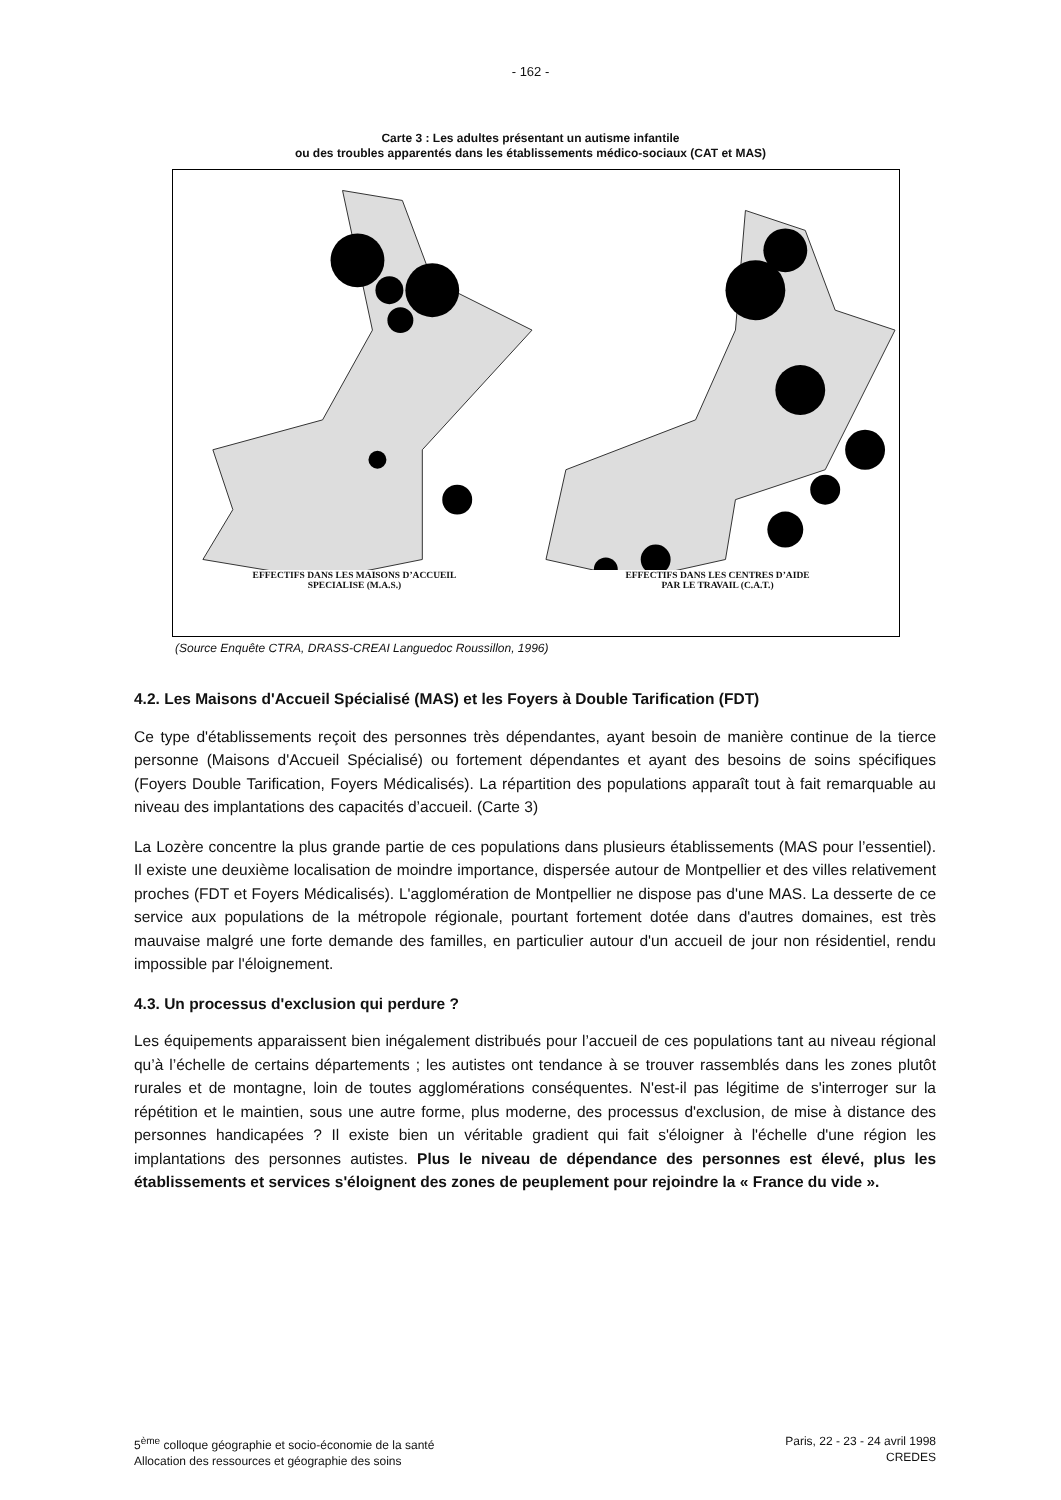- 162 -
Carte 3 : Les adultes présentant un autisme infantile
ou des troubles apparentés dans les établissements médico-sociaux (CAT et MAS)
EFFECTIFS DANS LES MAISONS D’ACCUEIL
SPECIALISE (M.A.S.)
EFFECTIFS DANS LES CENTRES D’AIDE
PAR LE TRAVAIL (C.A.T.)
(Source Enquête CTRA, DRASS-CREAI Languedoc Roussillon, 1996)
4.2. Les Maisons d'Accueil Spécialisé (MAS) et les Foyers à Double Tarification (FDT)
Ce type d'établissements reçoit des personnes très dépendantes, ayant besoin de manière continue de la tierce personne (Maisons d'Accueil Spécialisé) ou fortement dépendantes et ayant des besoins de soins spécifiques (Foyers Double Tarification, Foyers Médicalisés). La répartition des populations apparaît tout à fait remarquable au niveau des implantations des capacités d’accueil. (Carte 3)
La Lozère concentre la plus grande partie de ces populations dans plusieurs établissements (MAS pour l’essentiel). Il existe une deuxième localisation de moindre importance, dispersée autour de Montpellier et des villes relativement proches (FDT et Foyers Médicalisés). L'agglomération de Montpellier ne dispose pas d'une MAS. La desserte de ce service aux populations de la métropole régionale, pourtant fortement dotée dans d'autres domaines, est très mauvaise malgré une forte demande des familles, en particulier autour d'un accueil de jour non résidentiel, rendu impossible par l'éloignement.
4.3. Un processus d'exclusion qui perdure ?
Les équipements apparaissent bien inégalement distribués pour l’accueil de ces populations tant au niveau régional qu’à l’échelle de certains départements ; les autistes ont tendance à se trouver rassemblés dans les zones plutôt rurales et de montagne, loin de toutes agglomérations conséquentes. N'est-il pas légitime de s'interroger sur la répétition et le maintien, sous une autre forme, plus moderne, des processus d'exclusion, de mise à distance des personnes handicapées ? Il existe bien un véritable gradient qui fait s'éloigner à l'échelle d'une région les implantations des personnes autistes. Plus le niveau de dépendance des personnes est élevé, plus les établissements et services s'éloignent des zones de peuplement pour rejoindre la « France du vide ».
5<sup>ème</sup> colloque géographie et socio-économie de la santé
Allocation des ressources et géographie des soins
Paris, 22 - 23 - 24 avril 1998
CREDES